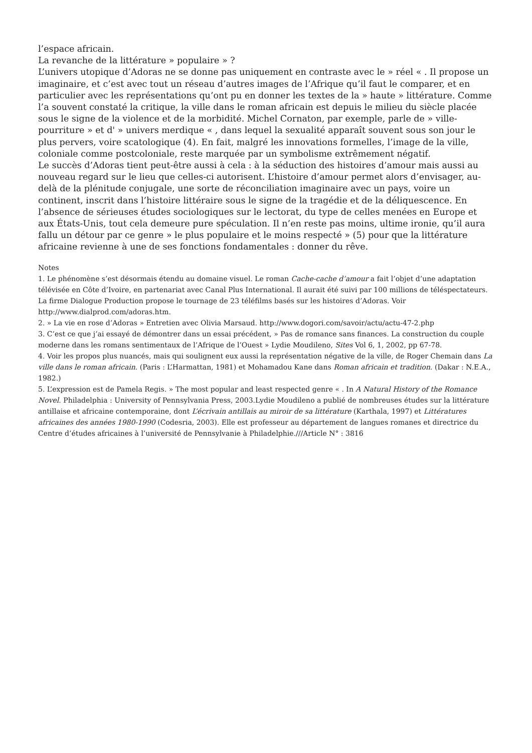l’espace africain.
La revanche de la littérature » populaire » ?
L’univers utopique d’Adoras ne se donne pas uniquement en contraste avec le » réel « . Il propose un imaginaire, et c’est avec tout un réseau d’autres images de l’Afrique qu’il faut le comparer, et en particulier avec les représentations qu’ont pu en donner les textes de la » haute » littérature. Comme l’a souvent constaté la critique, la ville dans le roman africain est depuis le milieu du siècle placée sous le signe de la violence et de la morbidité. Michel Cornaton, par exemple, parle de » ville-pourriture » et d' » univers merdique « , dans lequel la sexualité apparaît souvent sous son jour le plus pervers, voire scatologique (4). En fait, malgré les innovations formelles, l’image de la ville, coloniale comme postcoloniale, reste marquée par un symbolisme extrêmement négatif.
Le succès d’Adoras tient peut-être aussi à cela : à la séduction des histoires d’amour mais aussi au nouveau regard sur le lieu que celles-ci autorisent. L’histoire d’amour permet alors d’envisager, au-delà de la plénitude conjugale, une sorte de réconciliation imaginaire avec un pays, voire un continent, inscrit dans l’histoire littéraire sous le signe de la tragédie et de la déliquescence. En l’absence de sérieuses études sociologiques sur le lectorat, du type de celles menées en Europe et aux États-Unis, tout cela demeure pure spéculation. Il n’en reste pas moins, ultime ironie, qu’il aura fallu un détour par ce genre » le plus populaire et le moins respecté » (5) pour que la littérature africaine revienne à une de ses fonctions fondamentales : donner du rêve.
Notes
1. Le phénomène s’est désormais étendu au domaine visuel. Le roman Cache-cache d’amour a fait l’objet d’une adaptation télévisée en Côte d’Ivoire, en partenariat avec Canal Plus International. Il aurait été suivi par 100 millions de téléspectateurs. La firme Dialogue Production propose le tournage de 23 téléfilms basés sur les histoires d’Adoras. Voir http://www.dialprod.com/adoras.htm.
2. » La vie en rose d’Adoras » Entretien avec Olivia Marsaud. http://www.dogori.com/savoir/actu/actu-47-2.php
3. C’est ce que j’ai essayé de démontrer dans un essai précédent, » Pas de romance sans finances. La construction du couple moderne dans les romans sentimentaux de l’Afrique de l’Ouest » Lydie Moudileno, Sites Vol 6, 1, 2002, pp 67-78.
4. Voir les propos plus nuancés, mais qui soulignent eux aussi la représentation négative de la ville, de Roger Chemain dans La ville dans le roman africain. (Paris : L’Harmattan, 1981) et Mohamadou Kane dans Roman africain et tradition. (Dakar : N.E.A., 1982.)
5. L’expression est de Pamela Regis. » The most popular and least respected genre « . In A Natural History of the Romance Novel. Philadelphia : University of Pennsylvania Press, 2003.Lydie Moudileno a publié de nombreuses études sur la littérature antillaise et africaine contemporaine, dont L’écrivain antillais au miroir de sa littérature (Karthala, 1997) et Littératures africaines des années 1980-1990 (Codesria, 2003). Elle est professeur au département de langues romanes et directrice du Centre d’études africaines à l’université de Pennsylvanie à Philadelphie.///Article N° : 3816